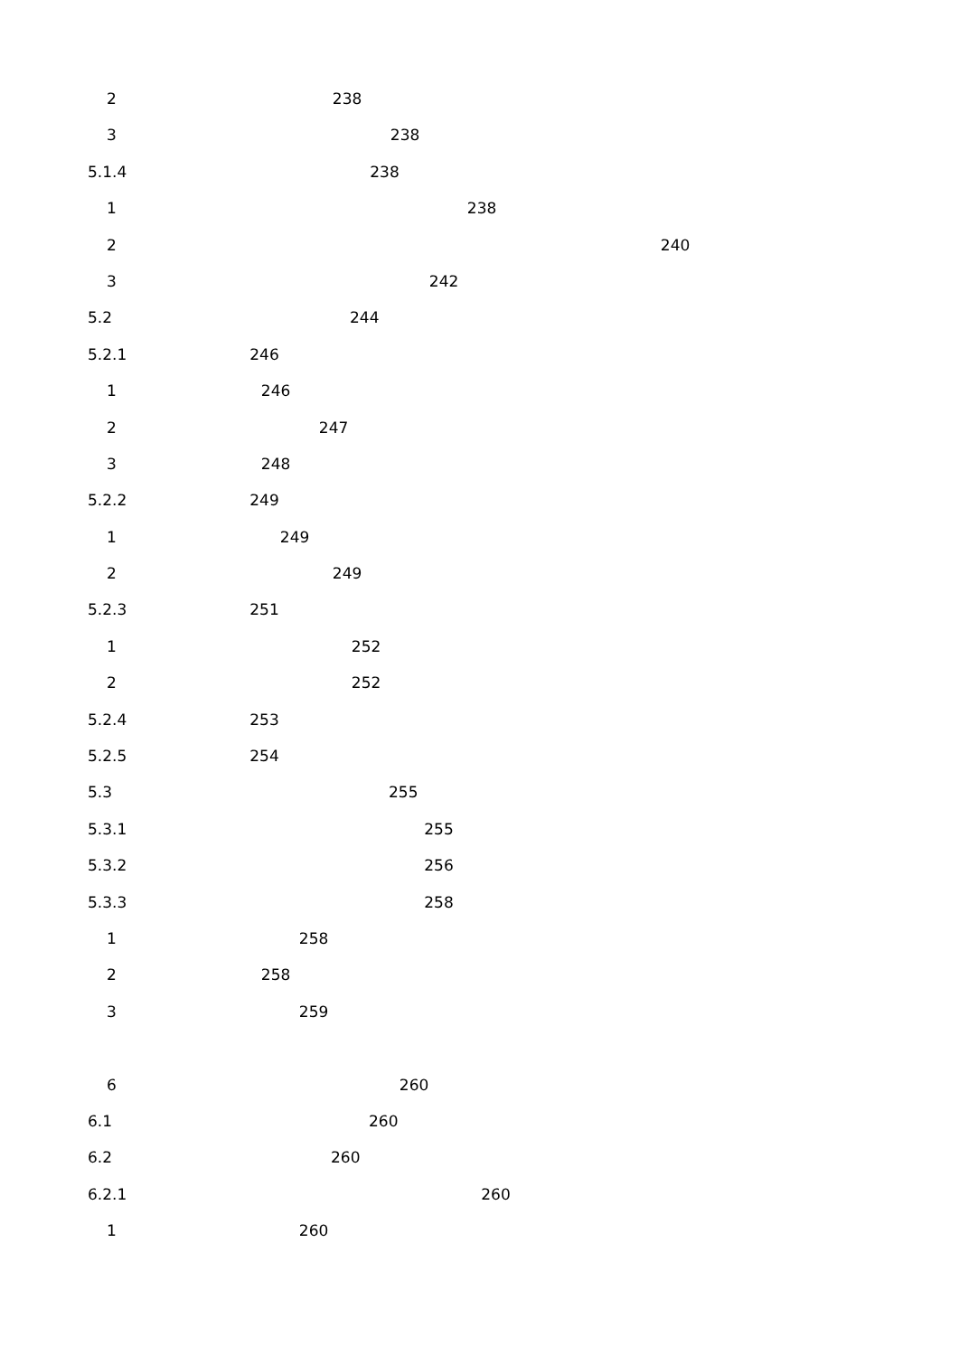2 238
3 238
5.1.4 238
1 238
2 240
3 242
5.2 244
5.2.1 246
1 246
2 247
3 248
5.2.2 249
1 249
2 249
5.2.3 251
1 252
2 252
5.2.4 253
5.2.5 254
5.3 255
5.3.1 255
5.3.2 256
5.3.3 258
1 258
2 258
3 259
6 260
6.1 260
6.2 260
6.2.1 260
1 260